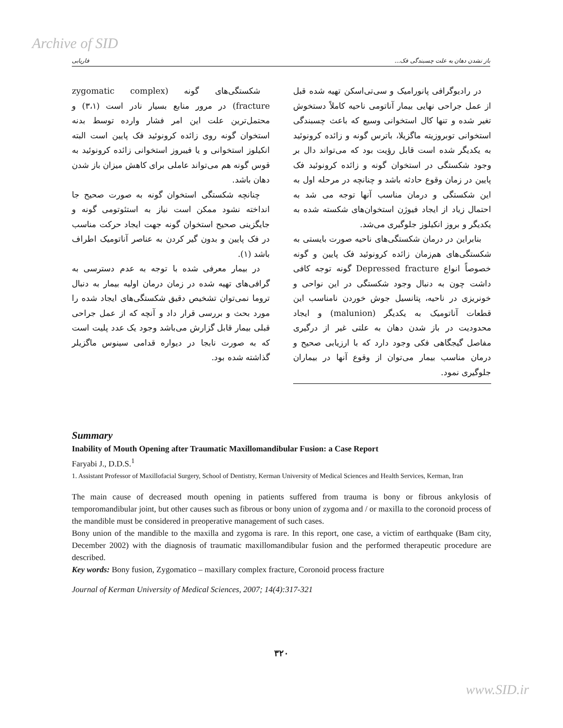Archive of SID
باز نشدن دهان به علت چسبندگی فک... فاریابی
شکستگی‌های گونه (zygomatic complex fracture) در مرور منابع بسیار نادر است (۳،۱) و محتمل‌ترین علت این امر فشار وارده توسط بدنه استخوان گونه روی زائده کرونوئید فک پایین است البته انکیلوز استخوانی و یا فیبروز استخوانی زائده کرونوئید به قوس گونه هم می‌تواند عاملی برای کاهش میزان باز شدن دهان باشد.
چنانچه شکستگی استخوان گونه به صورت صحیح جا انداخته نشود ممکن است نیاز به استئوتومی گونه و جایگزینی صحیح استخوان گونه جهت ایجاد حرکت مناسب در فک پایین و بدون گیر کردن به عناصر آناتومیک اطراف باشد (۱).
در بیمار معرفی شده با توجه به عدم دسترسی به گرافی‌های تهیه شده در زمان درمان اولیه بیمار به دنبال تروما نمی‌توان تشخیص دقیق شکستگی‌های ایجاد شده را مورد بحث و بررسی قرار داد و آنچه که از عمل جراحی قبلی بیمار قابل گزارش می‌باشد وجود یک عدد پلیت است که به صورت نابجا در دیواره قدامی سینوس ماگزیلر گذاشته شده بود.
در رادیوگرافی پانورامیک و سی‌تی‌اسکن تهیه شده قبل از عمل جراحی نهایی بیمار آناتومی ناحیه کاملاً دستخوش تغیر شده و تنها کال استخوانی وسیع که باعث چسبندگی استخوانی توبروزیته ماگزیلا، باترس گونه و زائده کرونوئید به یکدیگر شده است قابل رؤیت بود که می‌تواند دال بر وجود شکستگی در استخوان گونه و زائده کرونوئید فک پایین در زمان وقوع حادثه باشد و چنانچه در مرحله اول به این شکستگی و درمان مناسب آنها توجه می شد به احتمال زیاد از ایجاد فیوژن استخوان‌های شکسته شده به یکدیگر و بروز انکیلوز جلوگیری می‌شد.
بنابراین در درمان شکستگی‌های ناحیه صورت بایستی به شکستگی‌های هم‌زمان زائده کرونوئید فک پایین و گونه خصوصاً انواع Depressed fracture گونه توجه کافی داشت چون به دنبال وجود شکستگی در این نواحی و خونریزی در ناحیه، پتانسیل جوش خوردن نامناسب این قطعات آناتومیک به یکدیگر (malunion) و ایجاد محدودیت در باز شدن دهان به علتی غیر از درگیری مفاصل گیجگاهی فکی وجود دارد که با ارزیابی صحیح و درمان مناسب بیمار می‌توان از وقوع آنها در بیماران جلوگیری نمود.
Summary
Inability of Mouth Opening after Traumatic Maxillomandibular Fusion: a Case Report
Faryabi J., D.D.S.<sup>1</sup>
1. Assistant Professor of Maxillofacial Surgery, School of Dentistry, Kerman University of Medical Sciences and Health Services, Kerman, Iran
The main cause of decreased mouth opening in patients suffered from trauma is bony or fibrous ankylosis of temporomandibular joint, but other causes such as fibrous or bony union of zygoma and / or maxilla to the coronoid process of the mandible must be considered in preoperative management of such cases.
Bony union of the mandible to the maxilla and zygoma is rare. In this report, one case, a victim of earthquake (Bam city, December 2002) with the diagnosis of traumatic maxillomandibular fusion and the performed therapeutic procedure are described.
Key words: Bony fusion, Zygomatico – maxillary complex fracture, Coronoid process fracture
Journal of Kerman University of Medical Sciences, 2007; 14(4):317-321
۳۲۰
www.SID.ir